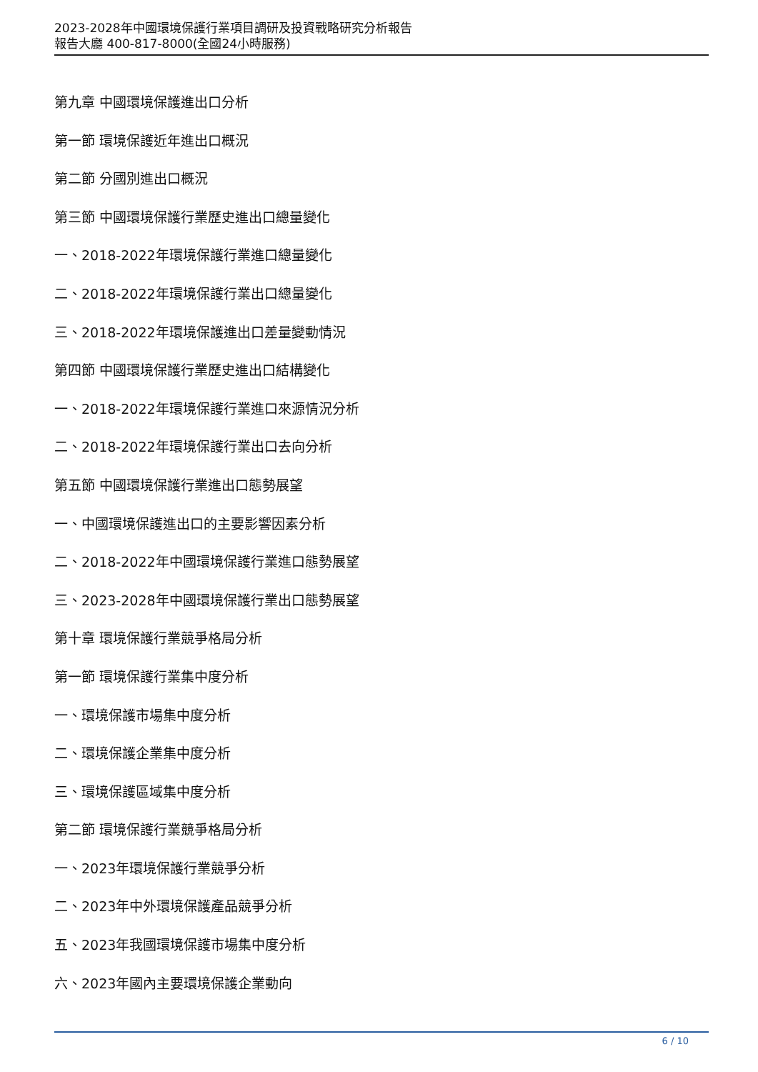2023-2028年中國環境保護行業項目調研及投資戰略研究分析報告
報告大廳 400-817-8000(全國24小時服務)
第九章 中國環境保護進出口分析
第一節 環境保護近年進出口概況
第二節 分國別進出口概況
第三節 中國環境保護行業歷史進出口總量變化
一、2018-2022年環境保護行業進口總量變化
二、2018-2022年環境保護行業出口總量變化
三、2018-2022年環境保護進出口差量變動情況
第四節 中國環境保護行業歷史進出口結構變化
一、2018-2022年環境保護行業進口來源情況分析
二、2018-2022年環境保護行業出口去向分析
第五節 中國環境保護行業進出口態勢展望
一、中國環境保護進出口的主要影響因素分析
二、2018-2022年中國環境保護行業進口態勢展望
三、2023-2028年中國環境保護行業出口態勢展望
第十章 環境保護行業競爭格局分析
第一節 環境保護行業集中度分析
一、環境保護市場集中度分析
二、環境保護企業集中度分析
三、環境保護區域集中度分析
第二節 環境保護行業競爭格局分析
一、2023年環境保護行業競爭分析
二、2023年中外環境保護產品競爭分析
五、2023年我國環境保護市場集中度分析
六、2023年國內主要環境保護企業動向
6 / 10